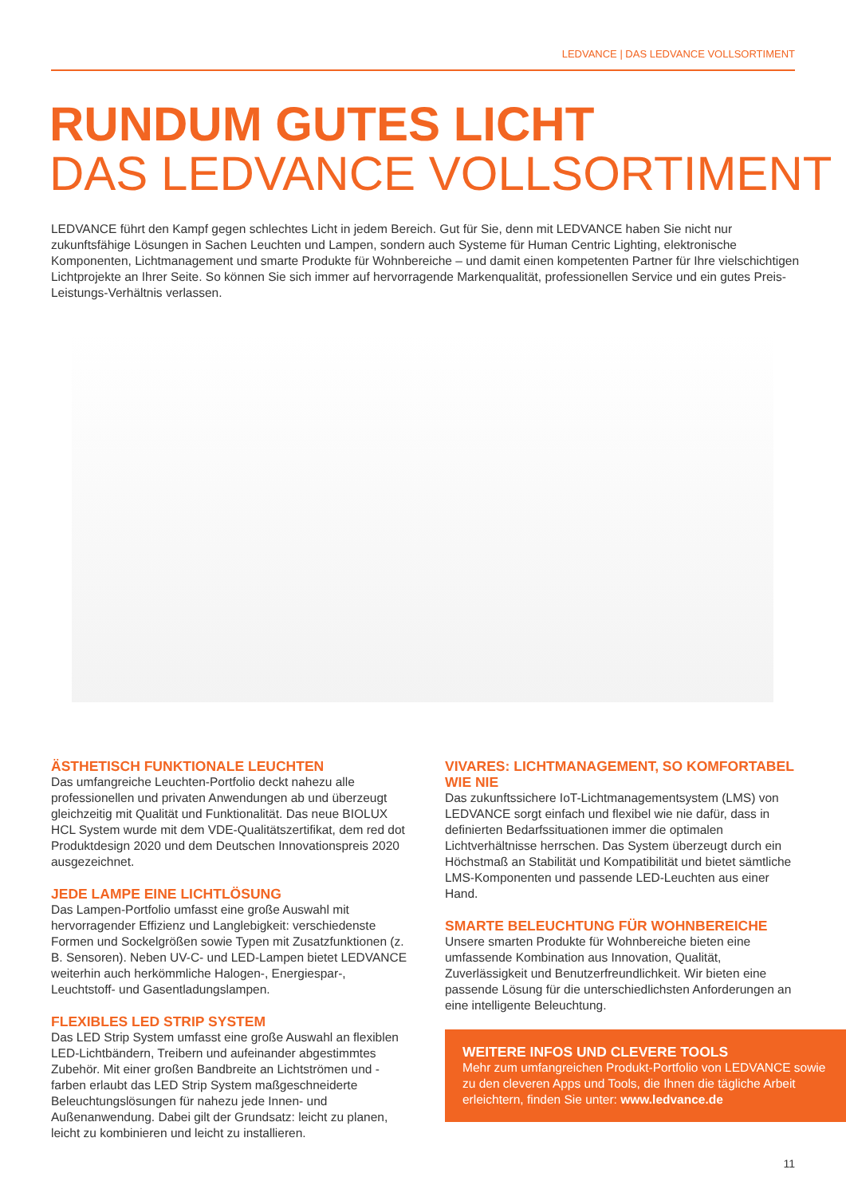LEDVANCE | DAS LEDVANCE VOLLSORTIMENT
RUNDUM GUTES LICHT
DAS LEDVANCE VOLLSORTIMENT
LEDVANCE führt den Kampf gegen schlechtes Licht in jedem Bereich. Gut für Sie, denn mit LEDVANCE haben Sie nicht nur zukunftsfähige Lösungen in Sachen Leuchten und Lampen, sondern auch Systeme für Human Centric Lighting, elektronische Komponenten, Lichtmanagement und smarte Produkte für Wohnbereiche – und damit einen kompetenten Partner für Ihre vielschichtigen Lichtprojekte an Ihrer Seite. So können Sie sich immer auf hervorragende Markenqualität, professionellen Service und ein gutes Preis-Leistungs-Verhältnis verlassen.
ÄSTHETISCH FUNKTIONALE LEUCHTEN
Das umfangreiche Leuchten-Portfolio deckt nahezu alle professionellen und privaten Anwendungen ab und überzeugt gleichzeitig mit Qualität und Funktionalität. Das neue BIOLUX HCL System wurde mit dem VDE-Qualitätszertifikat, dem red dot Produktdesign 2020 und dem Deutschen Innovationspreis 2020 ausgezeichnet.
JEDE LAMPE EINE LICHTLÖSUNG
Das Lampen-Portfolio umfasst eine große Auswahl mit hervorragender Effizienz und Langlebigkeit: verschiedenste Formen und Sockelgrößen sowie Typen mit Zusatzfunktionen (z. B. Sensoren). Neben UV-C- und LED-Lampen bietet LEDVANCE weiterhin auch herkömmliche Halogen-, Energiespar-, Leuchtstoff- und Gasentladungslampen.
FLEXIBLES LED STRIP SYSTEM
Das LED Strip System umfasst eine große Auswahl an flexiblen LED-Lichtbändern, Treibern und aufeinander abgestimmtes Zubehör. Mit einer großen Bandbreite an Lichtströmen und -farben erlaubt das LED Strip System maßgeschneiderte Beleuchtungslösungen für nahezu jede Innen- und Außenanwendung. Dabei gilt der Grundsatz: leicht zu planen, leicht zu kombinieren und leicht zu installieren.
VIVARES: LICHTMANAGEMENT, SO KOMFORTABEL WIE NIE
Das zukunftssichere IoT-Lichtmanagementsystem (LMS) von LEDVANCE sorgt einfach und flexibel wie nie dafür, dass in definierten Bedarfssituationen immer die optimalen Lichtverhältnisse herrschen. Das System überzeugt durch ein Höchstmaß an Stabilität und Kompatibilität und bietet sämtliche LMS-Komponenten und passende LED-Leuchten aus einer Hand.
SMARTE BELEUCHTUNG FÜR WOHNBEREICHE
Unsere smarten Produkte für Wohnbereiche bieten eine umfassende Kombination aus Innovation, Qualität, Zuverlässigkeit und Benutzerfreundlichkeit. Wir bieten eine passende Lösung für die unterschiedlichsten Anforderungen an eine intelligente Beleuchtung.
WEITERE INFOS UND CLEVERE TOOLS
Mehr zum umfangreichen Produkt-Portfolio von LEDVANCE sowie zu den cleveren Apps und Tools, die Ihnen die tägliche Arbeit erleichtern, finden Sie unter: www.ledvance.de
11